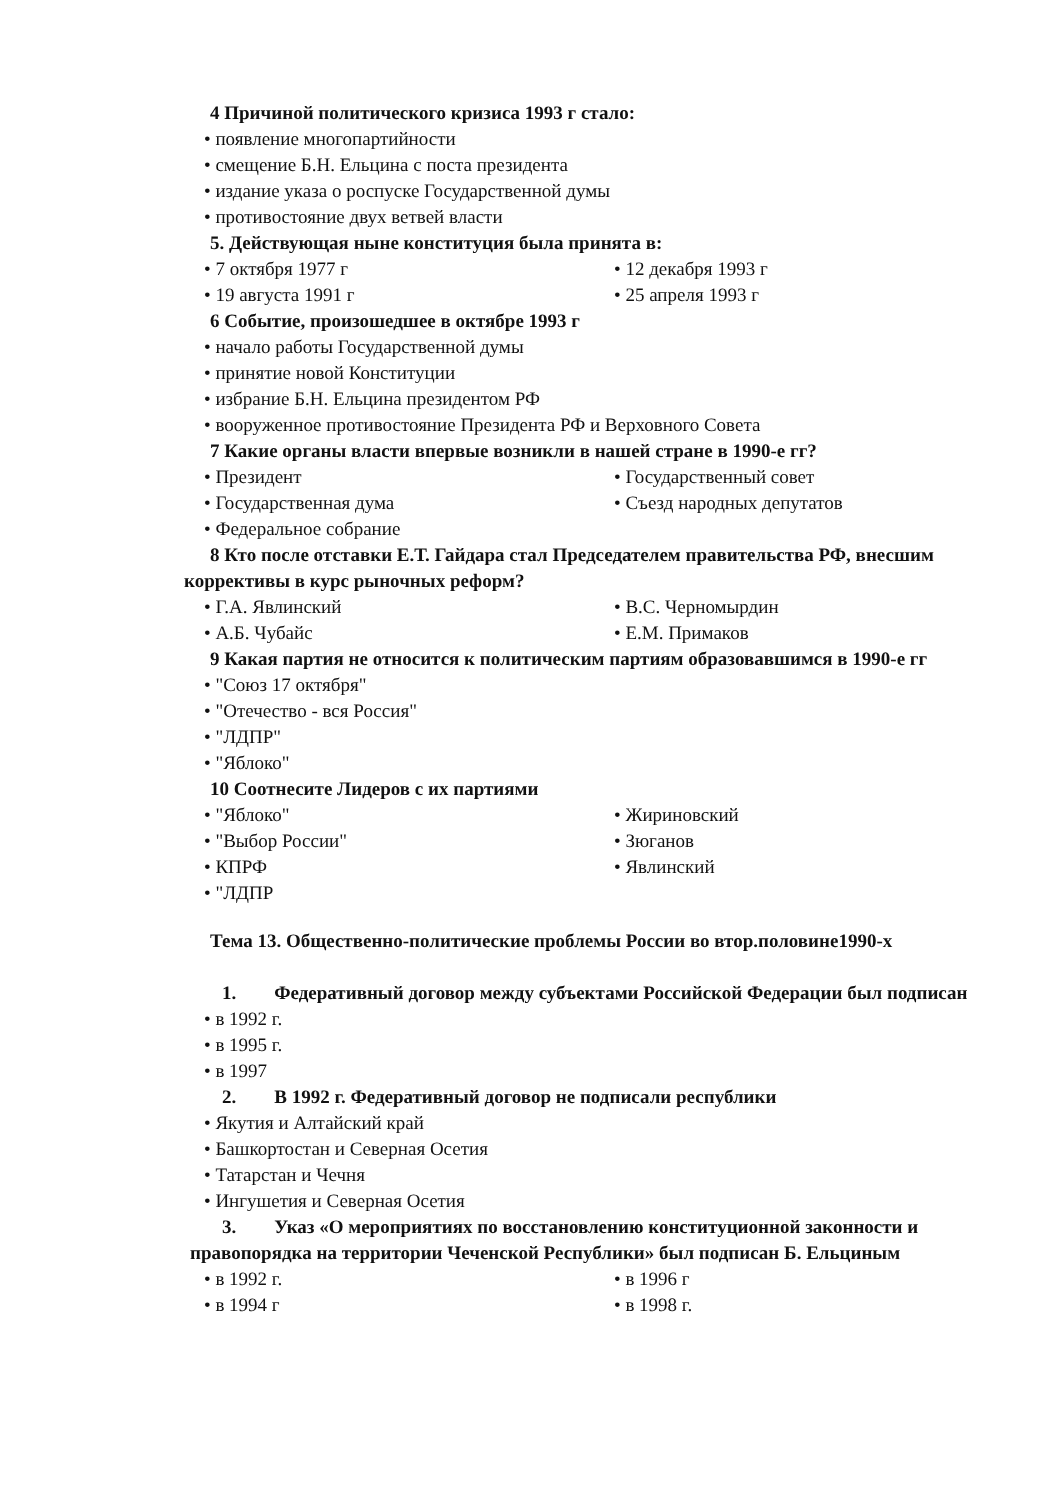4 Причиной политического кризиса 1993 г стало:
• появление многопартийности
• смещение Б.Н. Ельцина с поста президента
• издание указа о роспуске Государственной думы
• противостояние двух ветвей власти
5. Действующая ныне конституция была принята в:
• 7 октября 1977 г • 12 декабря 1993 г
• 19 августа 1991 г • 25 апреля 1993 г
6 Событие, произошедшее в октябре 1993 г
• начало работы Государственной думы
• принятие новой Конституции
• избрание Б.Н. Ельцина президентом РФ
• вооруженное противостояние Президента РФ и Верховного Совета
7 Какие органы власти впервые возникли в нашей стране в 1990-е гг?
• Президент • Государственный совет
• Государственная дума • Съезд народных депутатов
• Федеральное собрание
8 Кто после отставки Е.Т. Гайдара стал Председателем правительства РФ, внесшим коррективы в курс рыночных реформ?
• Г.А. Явлинский • В.С. Черномырдин
• А.Б. Чубайс • Е.М. Примаков
9 Какая партия не относится к политическим партиям образовавшимся в 1990-е гг
• "Союз 17 октября"
• "Отечество - вся Россия"
• "ЛДПР"
• "Яблоко"
10 Соотнесите Лидеров с их партиями
• "Яблоко" • Жириновский
• "Выбор России" • Зюганов
• КПРФ • Явлинский
• "ЛДПР
Тема 13. Общественно-политические проблемы России во втор.половине1990-х
1. Федеративный договор между субъектами Российской Федерации был подписан
• в 1992 г.
• в 1995 г.
• в 1997
2. В 1992 г. Федеративный договор не подписали республики
• Якутия и Алтайский край
• Башкортостан и Северная Осетия
• Татарстан и Чечня
• Ингушетия и Северная Осетия
3. Указ «О мероприятиях по восстановлению конституционной законности и правопорядка на территории Чеченской Республики» был подписан Б. Ельциным
• в 1992 г. • в 1996 г
• в 1994 г • в 1998 г.